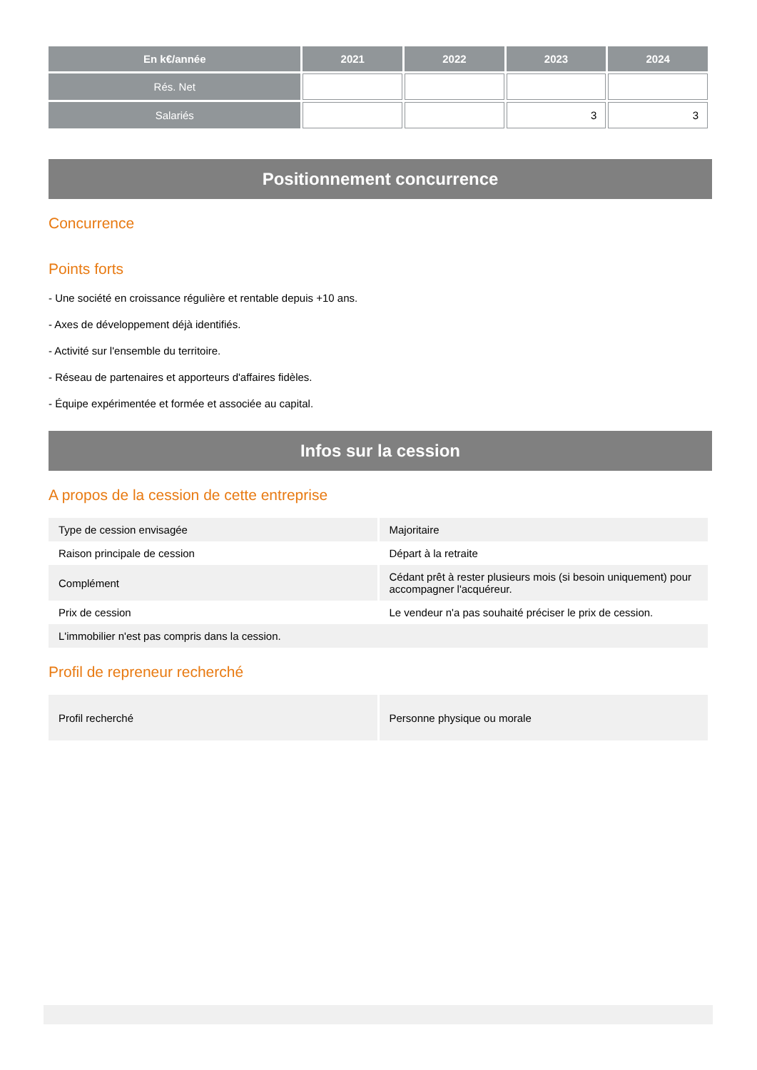| En k€/année | 2021 | 2022 | 2023 | 2024 |
| --- | --- | --- | --- | --- |
| Rés. Net | | | | |
| Salariés | | | 3 | 3 |
Positionnement concurrence
Concurrence
Points forts
- Une société en croissance régulière et rentable depuis +10 ans.
- Axes de développement déjà identifiés.
- Activité sur l'ensemble du territoire.
- Réseau de partenaires et apporteurs d'affaires fidèles.
- Équipe expérimentée et formée et associée au capital.
Infos sur la cession
A propos de la cession de cette entreprise
| Type de cession envisagée | Majoritaire |
| Raison principale de cession | Départ à la retraite |
| Complément | Cédant prêt à rester plusieurs mois (si besoin uniquement) pour accompagner l'acquéreur. |
| Prix de cession | Le vendeur n'a pas souhaité préciser le prix de cession. |
| L'immobilier n'est pas compris dans la cession. | |
Profil de repreneur recherché
| Profil recherché | Personne physique ou morale |